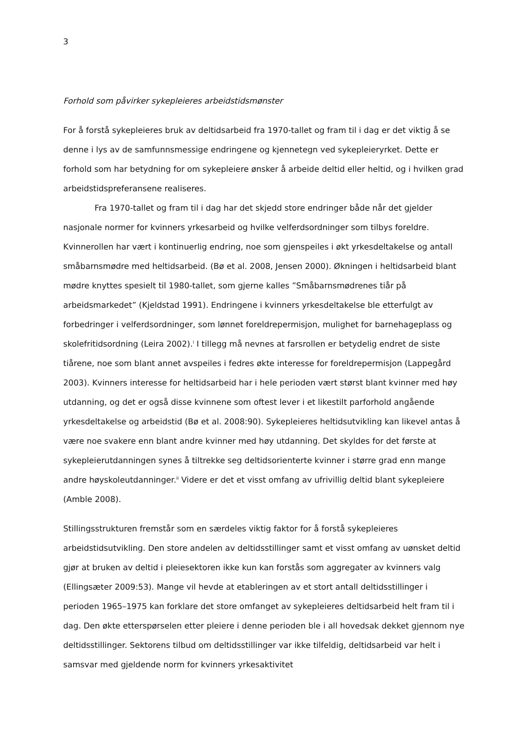3
Forhold som påvirker sykepleieres arbeidstidsmønster
For å forstå sykepleieres bruk av deltidsarbeid fra 1970-tallet og fram til i dag er det viktig å se denne i lys av de samfunnsmessige endringene og kjennetegn ved sykepleieryrket. Dette er forhold som har betydning for om sykepleiere ønsker å arbeide deltid eller heltid, og i hvilken grad arbeidstidspreferansene realiseres.
Fra 1970-tallet og fram til i dag har det skjedd store endringer både når det gjelder nasjonale normer for kvinners yrkesarbeid og hvilke velferdsordninger som tilbys foreldre. Kvinnerollen har vært i kontinuerlig endring, noe som gjenspeiles i økt yrkesdeltakelse og antall småbarnsmødre med heltidsarbeid. (Bø et al. 2008, Jensen 2000). Økningen i heltidsarbeid blant mødre knyttes spesielt til 1980-tallet, som gjerne kalles ”Småbarnsmødrenes tiår på arbeidsmarkedet” (Kjeldstad 1991). Endringene i kvinners yrkesdeltakelse ble etterfulgt av forbedringer i velferdsordninger, som lønnet foreldrepermisjon, mulighet for barnehageplass og skolefritidsordning (Leira 2002).<sup>i</sup> I tillegg må nevnes at farsrollen er betydelig endret de siste tiårene, noe som blant annet avspeiles i fedres økte interesse for foreldrepermisjon (Lappegård 2003). Kvinners interesse for heltidsarbeid har i hele perioden vært størst blant kvinner med høy utdanning, og det er også disse kvinnene som oftest lever i et likestilt parforhold angående yrkesdeltakelse og arbeidstid (Bø et al. 2008:90). Sykepleieres heltidsutvikling kan likevel antas å være noe svakere enn blant andre kvinner med høy utdanning. Det skyldes for det første at sykepleierutdanningen synes å tiltrekke seg deltidsorienterte kvinner i større grad enn mange andre høyskoleutdanninger.<sup>ii</sup> Videre er det et visst omfang av ufrivillig deltid blant sykepleiere (Amble 2008).
Stillingsstrukturen fremstår som en særdeles viktig faktor for å forstå sykepleieres arbeidstidsutvikling. Den store andelen av deltidsstillinger samt et visst omfang av uønsket deltid gjør at bruken av deltid i pleiesektoren ikke kun kan forstås som aggregater av kvinners valg (Ellingsæter 2009:53). Mange vil hevde at etableringen av et stort antall deltidsstillinger i perioden 1965–1975 kan forklare det store omfanget av sykepleieres deltidsarbeid helt fram til i dag. Den økte etterspørselen etter pleiere i denne perioden ble i all hovedsak dekket gjennom nye deltidsstillinger. Sektorens tilbud om deltidsstillinger var ikke tilfeldig, deltidsarbeid var helt i samsvar med gjeldende norm for kvinners yrkesaktivitet